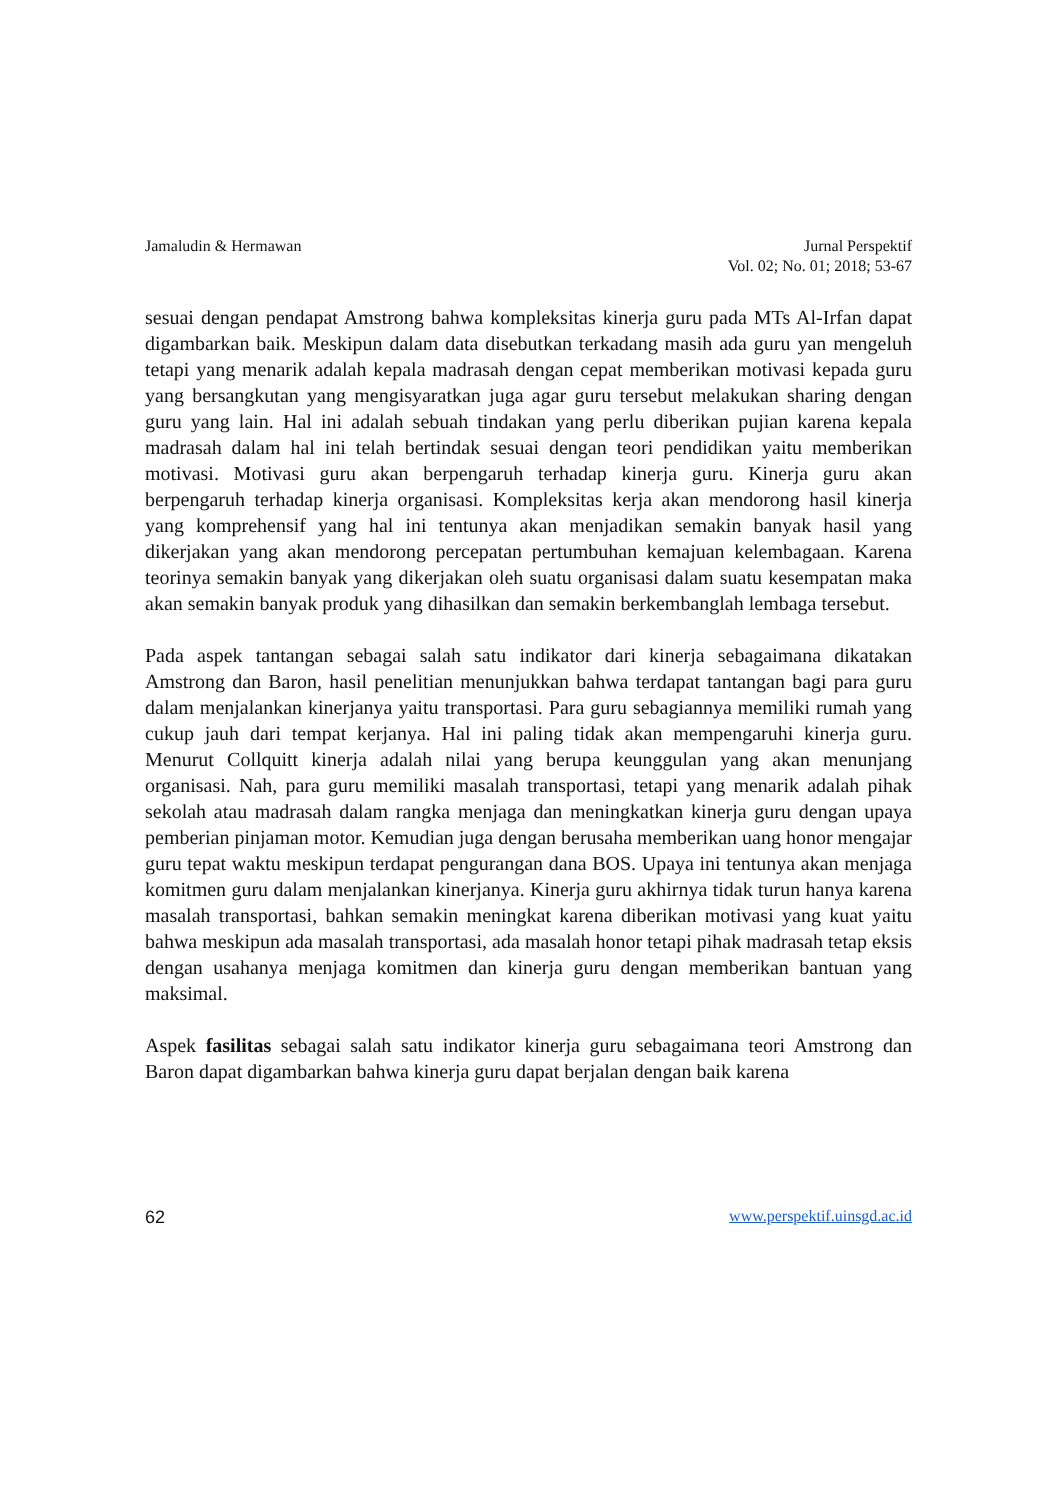Jamaludin & Hermawan Jurnal Perspektif
Vol. 02; No. 01; 2018; 53-67
sesuai dengan pendapat Amstrong bahwa kompleksitas kinerja guru pada MTs Al-Irfan dapat digambarkan baik. Meskipun dalam data disebutkan terkadang masih ada guru yan mengeluh tetapi yang menarik adalah kepala madrasah dengan cepat memberikan motivasi kepada guru yang bersangkutan yang mengisyaratkan juga agar guru tersebut melakukan sharing dengan guru yang lain. Hal ini adalah sebuah tindakan yang perlu diberikan pujian karena kepala madrasah dalam hal ini telah bertindak sesuai dengan teori pendidikan yaitu memberikan motivasi. Motivasi guru akan berpengaruh terhadap kinerja guru. Kinerja guru akan berpengaruh terhadap kinerja organisasi. Kompleksitas kerja akan mendorong hasil kinerja yang komprehensif yang hal ini tentunya akan menjadikan semakin banyak hasil yang dikerjakan yang akan mendorong percepatan pertumbuhan kemajuan kelembagaan. Karena teorinya semakin banyak yang dikerjakan oleh suatu organisasi dalam suatu kesempatan maka akan semakin banyak produk yang dihasilkan dan semakin berkembanglah lembaga tersebut.
Pada aspek tantangan sebagai salah satu indikator dari kinerja sebagaimana dikatakan Amstrong dan Baron, hasil penelitian menunjukkan bahwa terdapat tantangan bagi para guru dalam menjalankan kinerjanya yaitu transportasi. Para guru sebagiannya memiliki rumah yang cukup jauh dari tempat kerjanya. Hal ini paling tidak akan mempengaruhi kinerja guru. Menurut Collquitt kinerja adalah nilai yang berupa keunggulan yang akan menunjang organisasi. Nah, para guru memiliki masalah transportasi, tetapi yang menarik adalah pihak sekolah atau madrasah dalam rangka menjaga dan meningkatkan kinerja guru dengan upaya pemberian pinjaman motor. Kemudian juga dengan berusaha memberikan uang honor mengajar guru tepat waktu meskipun terdapat pengurangan dana BOS. Upaya ini tentunya akan menjaga komitmen guru dalam menjalankan kinerjanya. Kinerja guru akhirnya tidak turun hanya karena masalah transportasi, bahkan semakin meningkat karena diberikan motivasi yang kuat yaitu bahwa meskipun ada masalah transportasi, ada masalah honor tetapi pihak madrasah tetap eksis dengan usahanya menjaga komitmen dan kinerja guru dengan memberikan bantuan yang maksimal.
Aspek fasilitas sebagai salah satu indikator kinerja guru sebagaimana teori Amstrong dan Baron dapat digambarkan bahwa kinerja guru dapat berjalan dengan baik karena
62 www.perspektif.uinsgd.ac.id